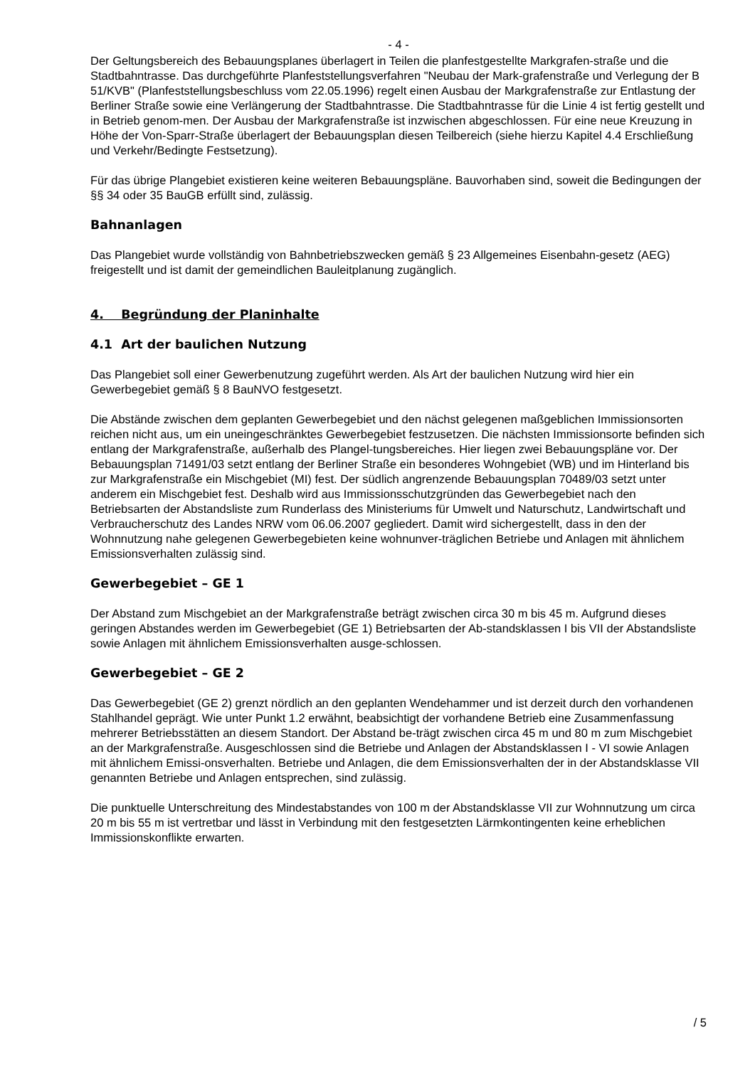- 4 -
Der Geltungsbereich des Bebauungsplanes überlagert in Teilen die planfestgestellte Markgrafen-straße und die Stadtbahntrasse. Das durchgeführte Planfeststellungsverfahren "Neubau der Mark-grafenstraße und Verlegung der B 51/KVB" (Planfeststellungsbeschluss vom 22.05.1996) regelt einen Ausbau der Markgrafenstraße zur Entlastung der Berliner Straße sowie eine Verlängerung der Stadtbahntrasse. Die Stadtbahntrasse für die Linie 4 ist fertig gestellt und in Betrieb genom-men. Der Ausbau der Markgrafenstraße ist inzwischen abgeschlossen. Für eine neue Kreuzung in Höhe der Von-Sparr-Straße überlagert der Bebauungsplan diesen Teilbereich (siehe hierzu Kapitel 4.4 Erschließung und Verkehr/Bedingte Festsetzung).
Für das übrige Plangebiet existieren keine weiteren Bebauungspläne. Bauvorhaben sind, soweit die Bedingungen der §§ 34 oder 35 BauGB erfüllt sind, zulässig.
Bahnanlagen
Das Plangebiet wurde vollständig von Bahnbetriebszwecken gemäß § 23 Allgemeines Eisenbahn-gesetz (AEG) freigestellt und ist damit der gemeindlichen Bauleitplanung zugänglich.
4. Begründung der Planinhalte
4.1 Art der baulichen Nutzung
Das Plangebiet soll einer Gewerbenutzung zugeführt werden. Als Art der baulichen Nutzung wird hier ein Gewerbegebiet gemäß § 8 BauNVO festgesetzt.
Die Abstände zwischen dem geplanten Gewerbegebiet und den nächst gelegenen maßgeblichen Immissionsorten reichen nicht aus, um ein uneingeschränktes Gewerbegebiet festzusetzen. Die nächsten Immissionsorte befinden sich entlang der Markgrafenstraße, außerhalb des Plangel-tungsbereiches. Hier liegen zwei Bebauungspläne vor. Der Bebauungsplan 71491/03 setzt entlang der Berliner Straße ein besonderes Wohngebiet (WB) und im Hinterland bis zur Markgrafenstraße ein Mischgebiet (MI) fest. Der südlich angrenzende Bebauungsplan 70489/03 setzt unter anderem ein Mischgebiet fest. Deshalb wird aus Immissionsschutzgründen das Gewerbegebiet nach den Betriebsarten der Abstandsliste zum Runderlass des Ministeriums für Umwelt und Naturschutz, Landwirtschaft und Verbraucherschutz des Landes NRW vom 06.06.2007 gegliedert. Damit wird sichergestellt, dass in den der Wohnnutzung nahe gelegenen Gewerbegebieten keine wohnunver-träglichen Betriebe und Anlagen mit ähnlichem Emissionsverhalten zulässig sind.
Gewerbegebiet – GE 1
Der Abstand zum Mischgebiet an der Markgrafenstraße beträgt zwischen circa 30 m bis 45 m. Aufgrund dieses geringen Abstandes werden im Gewerbegebiet (GE 1) Betriebsarten der Ab-standsklassen I bis VII der Abstandsliste sowie Anlagen mit ähnlichem Emissionsverhalten ausge-schlossen.
Gewerbegebiet – GE 2
Das Gewerbegebiet (GE 2) grenzt nördlich an den geplanten Wendehammer und ist derzeit durch den vorhandenen Stahlhandel geprägt. Wie unter Punkt 1.2 erwähnt, beabsichtigt der vorhandene Betrieb eine Zusammenfassung mehrerer Betriebsstätten an diesem Standort. Der Abstand be-trägt zwischen circa 45 m und 80 m zum Mischgebiet an der Markgrafenstraße. Ausgeschlossen sind die Betriebe und Anlagen der Abstandsklassen I - VI sowie Anlagen mit ähnlichem Emissi-onsverhalten. Betriebe und Anlagen, die dem Emissionsverhalten der in der Abstandsklasse VII genannten Betriebe und Anlagen entsprechen, sind zulässig.
Die punktuelle Unterschreitung des Mindestabstandes von 100 m der Abstandsklasse VII zur Wohnnutzung um circa 20 m bis 55 m ist vertretbar und lässt in Verbindung mit den festgesetzten Lärmkontingenten keine erheblichen Immissionskonflikte erwarten.
/ 5